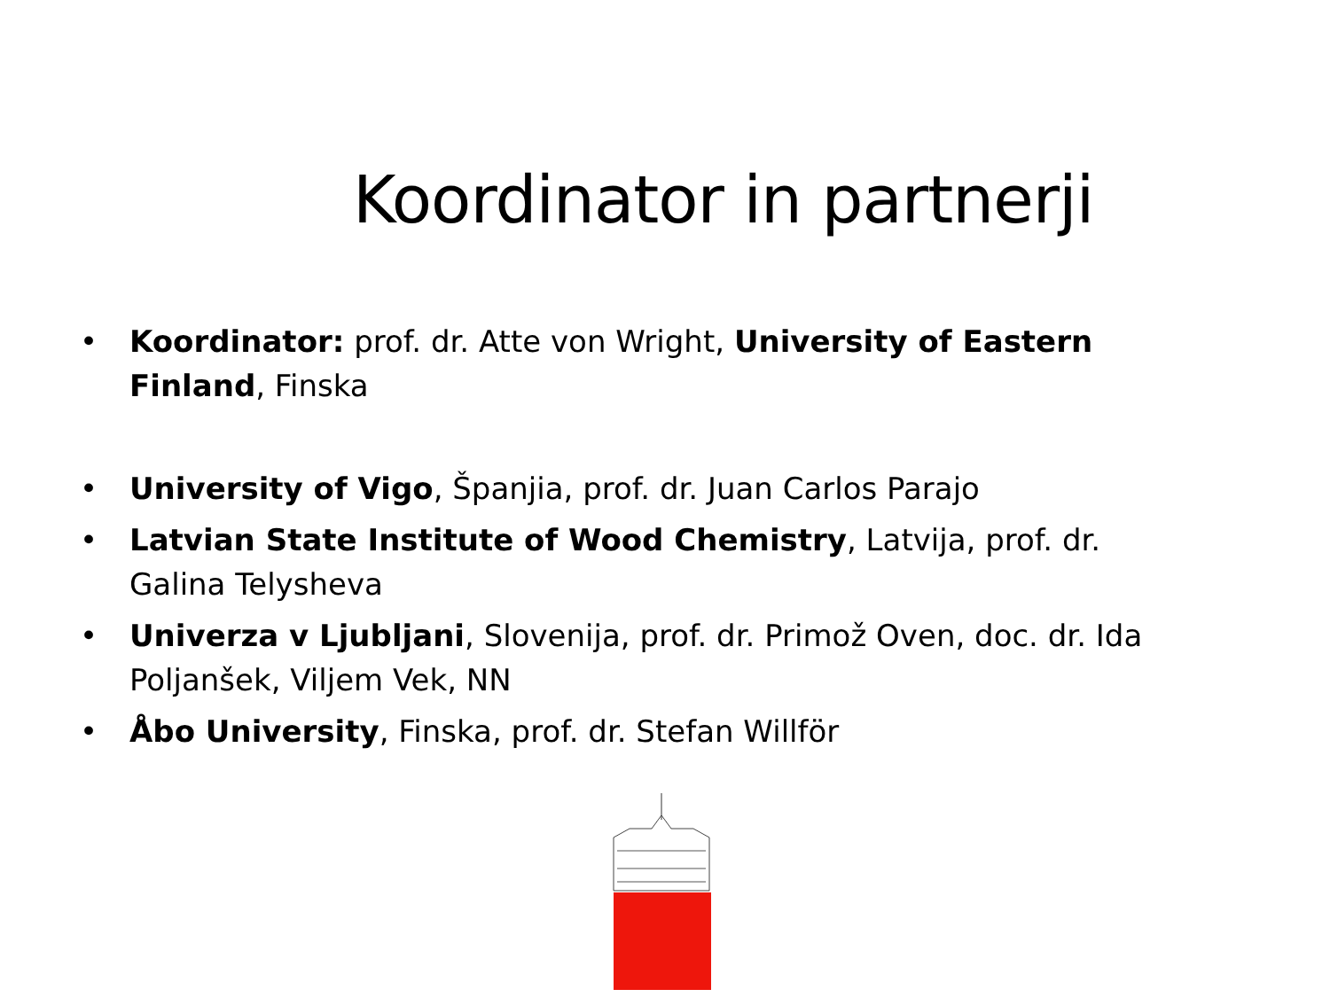Koordinator in partnerji
• Koordinator: prof. dr. Atte von Wright, University of Eastern Finland, Finska
• University of Vigo, Španjia, prof. dr. Juan Carlos Parajo
• Latvian State Institute of Wood Chemistry, Latvija, prof. dr. Galina Telysheva
• Univerza v Ljubljani, Slovenija, prof. dr. Primož Oven, doc. dr. Ida Poljanšek, Viljem Vek, NN
• Åbo University, Finska, prof. dr. Stefan Willför